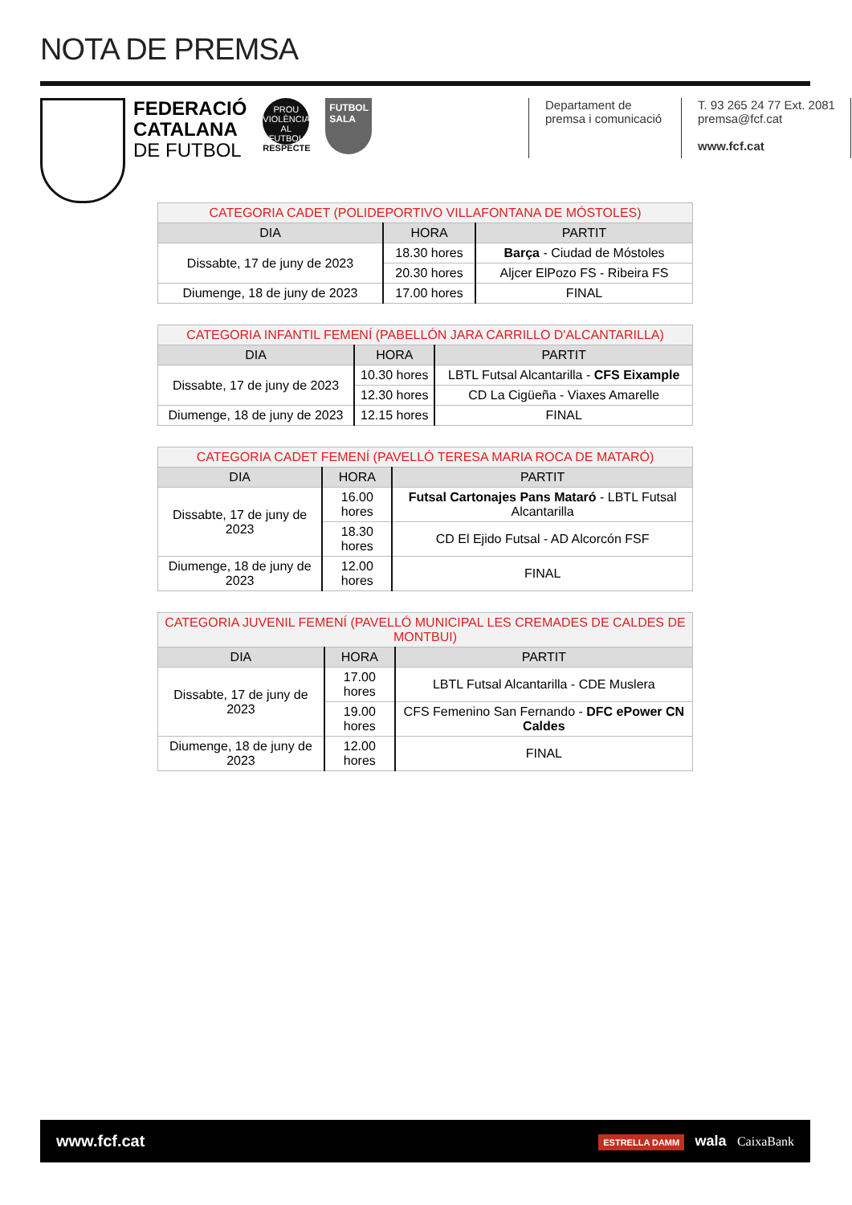NOTA DE PREMSA
FEDERACIÓ
CATALANA
DE FUTBOL
PROU VIOLÈNCIA AL FUTBOL
RESPECTE
FUTBOL SALA
Departament de
premsa i comunicació
T. 93 265 24 77 Ext. 2081
premsa@fcf.cat
www.fcf.cat
| CATEGORIA CADET (POLIDEPORTIVO VILLAFONTANA DE MÓSTOLES) | | |
| --- | --- | --- |
| DIA | HORA | PARTIT |
| Dissabte, 17 de juny de 2023 | 18.30 hores | Barça - Ciudad de Móstoles |
| | 20.30 hores | Aljcer ElPozo FS - Ribeira FS |
| Diumenge, 18 de juny de 2023 | 17.00 hores | FINAL |
| CATEGORIA INFANTIL FEMENÍ (PABELLÓN JARA CARRILLO D'ALCANTARILLA) | | |
| --- | --- | --- |
| DIA | HORA | PARTIT |
| Dissabte, 17 de juny de 2023 | 10.30 hores | LBTL Futsal Alcantarilla - CFS Eixample |
| | 12.30 hores | CD La Cigüeña - Viaxes Amarelle |
| Diumenge, 18 de juny de 2023 | 12.15 hores | FINAL |
| CATEGORIA CADET FEMENÍ (PAVELLÓ TERESA MARIA ROCA DE MATARÓ) | | |
| --- | --- | --- |
| DIA | HORA | PARTIT |
| Dissabte, 17 de juny de 2023 | 16.00 hores | Futsal Cartonajes Pans Mataró - LBTL Futsal Alcantarilla |
| | 18.30 hores | CD El Ejido Futsal - AD Alcorcón FSF |
| Diumenge, 18 de juny de 2023 | 12.00 hores | FINAL |
| CATEGORIA JUVENIL FEMENÍ (PAVELLÓ MUNICIPAL LES CREMADES DE CALDES DE MONTBUI) | | |
| --- | --- | --- |
| DIA | HORA | PARTIT |
| Dissabte, 17 de juny de 2023 | 17.00 hores | LBTL Futsal Alcantarilla - CDE Muslera |
| | 19.00 hores | CFS Femenino San Fernando - DFC ePower CN Caldes |
| Diumenge, 18 de juny de 2023 | 12.00 hores | FINAL |
www.fcf.cat ESTRELLA DAMM wala CaixaBank